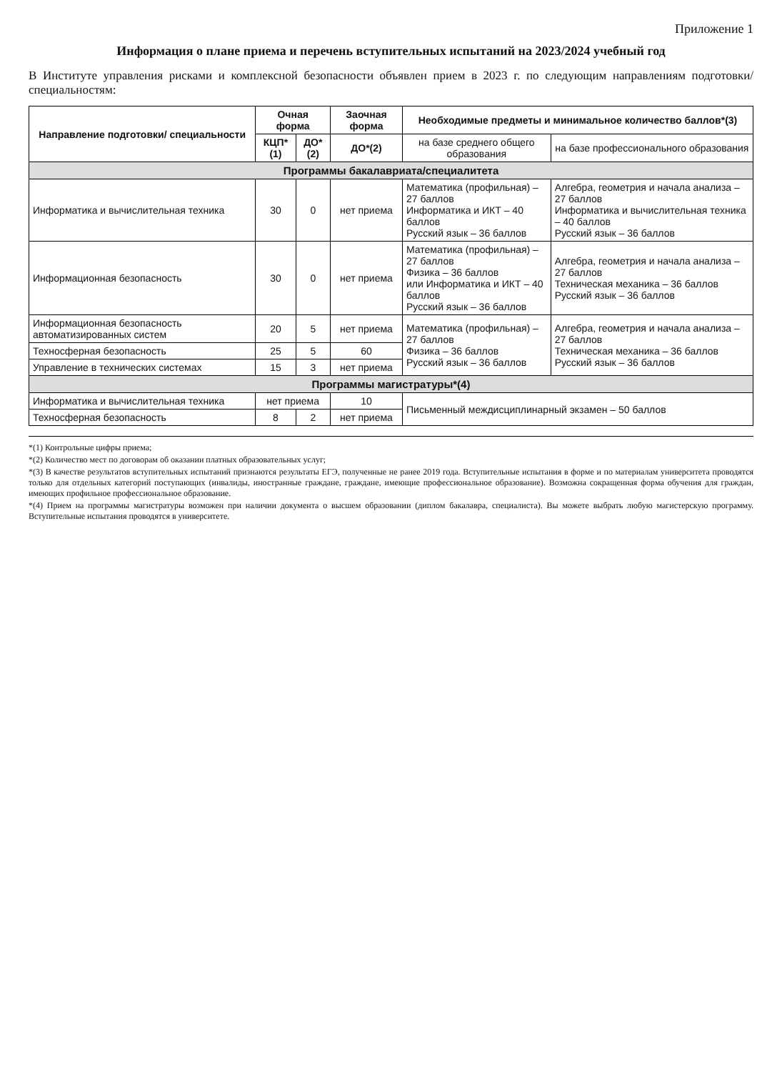Приложение 1
Информация о плане приема и перечень вступительных испытаний на 2023/2024 учебный год
В Институте управления рисками и комплексной безопасности объявлен прием в 2023 г. по следующим направлениям подготовки/специальностям:
| Направление подготовки/ специальности | Очная форма | | Заочная форма | Необходимые предметы и минимальное количество баллов*(3) | |
| --- | --- | --- | --- | --- | --- |
| | КЦП*(1) | ДО*(2) | ДО*(2) | на базе среднего общего образования | на базе профессионального образования |
| Программы бакалавриата/специалитета | | | | | |
| Информатика и вычислительная техника | 30 | 0 | нет приема | Математика (профильная) – 27 баллов Информатика и ИКТ – 40 баллов Русский язык – 36 баллов | Алгебра, геометрия и начала анализа – 27 баллов Информатика и вычислительная техника – 40 баллов Русский язык – 36 баллов |
| Информационная безопасность | 30 | 0 | нет приема | Математика (профильная) – 27 баллов Физика – 36 баллов или Информатика и ИКТ – 40 баллов Русский язык – 36 баллов | Алгебра, геометрия и начала анализа – 27 баллов Техническая механика – 36 баллов Русский язык – 36 баллов |
| Информационная безопасность автоматизированных систем | 20 | 5 | нет приема | Математика (профильная) – 27 баллов Физика – 36 баллов Русский язык – 36 баллов | Алгебра, геометрия и начала анализа – 27 баллов Техническая механика – 36 баллов Русский язык – 36 баллов |
| Техносферная безопасность | 25 | 5 | 60 | | |
| Управление в технических системах | 15 | 3 | нет приема | | |
| Программы магистратуры*(4) | | | | | |
| Информатика и вычислительная техника | нет приема | | 10 | Письменный междисциплинарный экзамен – 50 баллов | |
| Техносферная безопасность | 8 | 2 | нет приема | | |
*(1) Контрольные цифры приема;
*(2) Количество мест по договорам об оказании платных образовательных услуг;
*(3) В качестве результатов вступительных испытаний признаются результаты ЕГЭ, полученные не ранее 2019 года. Вступительные испытания в форме и по материалам университета проводятся только для отдельных категорий поступающих (инвалиды, иностранные граждане, граждане, имеющие профессиональное образование). Возможна сокращенная форма обучения для граждан, имеющих профильное профессиональное образование.
*(4) Прием на программы магистратуры возможен при наличии документа о высшем образовании (диплом бакалавра, специалиста). Вы можете выбрать любую магистерскую программу. Вступительные испытания проводятся в университете.